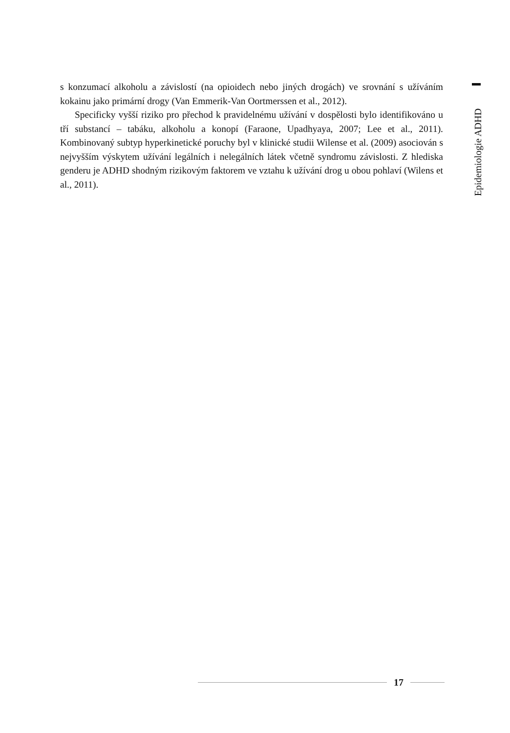s konzumací alkoholu a závislostí (na opioidech nebo jiných drogách) ve srovnání s užíváním kokainu jako primární drogy (Van Emmerik-Van Oortmerssen et al., 2012).
Specificky vyšší riziko pro přechod k pravidelnému užívání v dospělosti bylo identifikováno u tří substancí – tabáku, alkoholu a konopí (Faraone, Upadhyaya, 2007; Lee et al., 2011). Kombinovaný subtyp hyperkinetické poruchy byl v klinické studii Wilense et al. (2009) asociován s nejvyšším výskytem užívání legálních i nelegálních látek včetně syndromu závislosti. Z hlediska genderu je ADHD shodným rizikovým faktorem ve vztahu k užívání drog u obou pohlaví (Wilens et al., 2011).
Epidemiologie ADHD
17